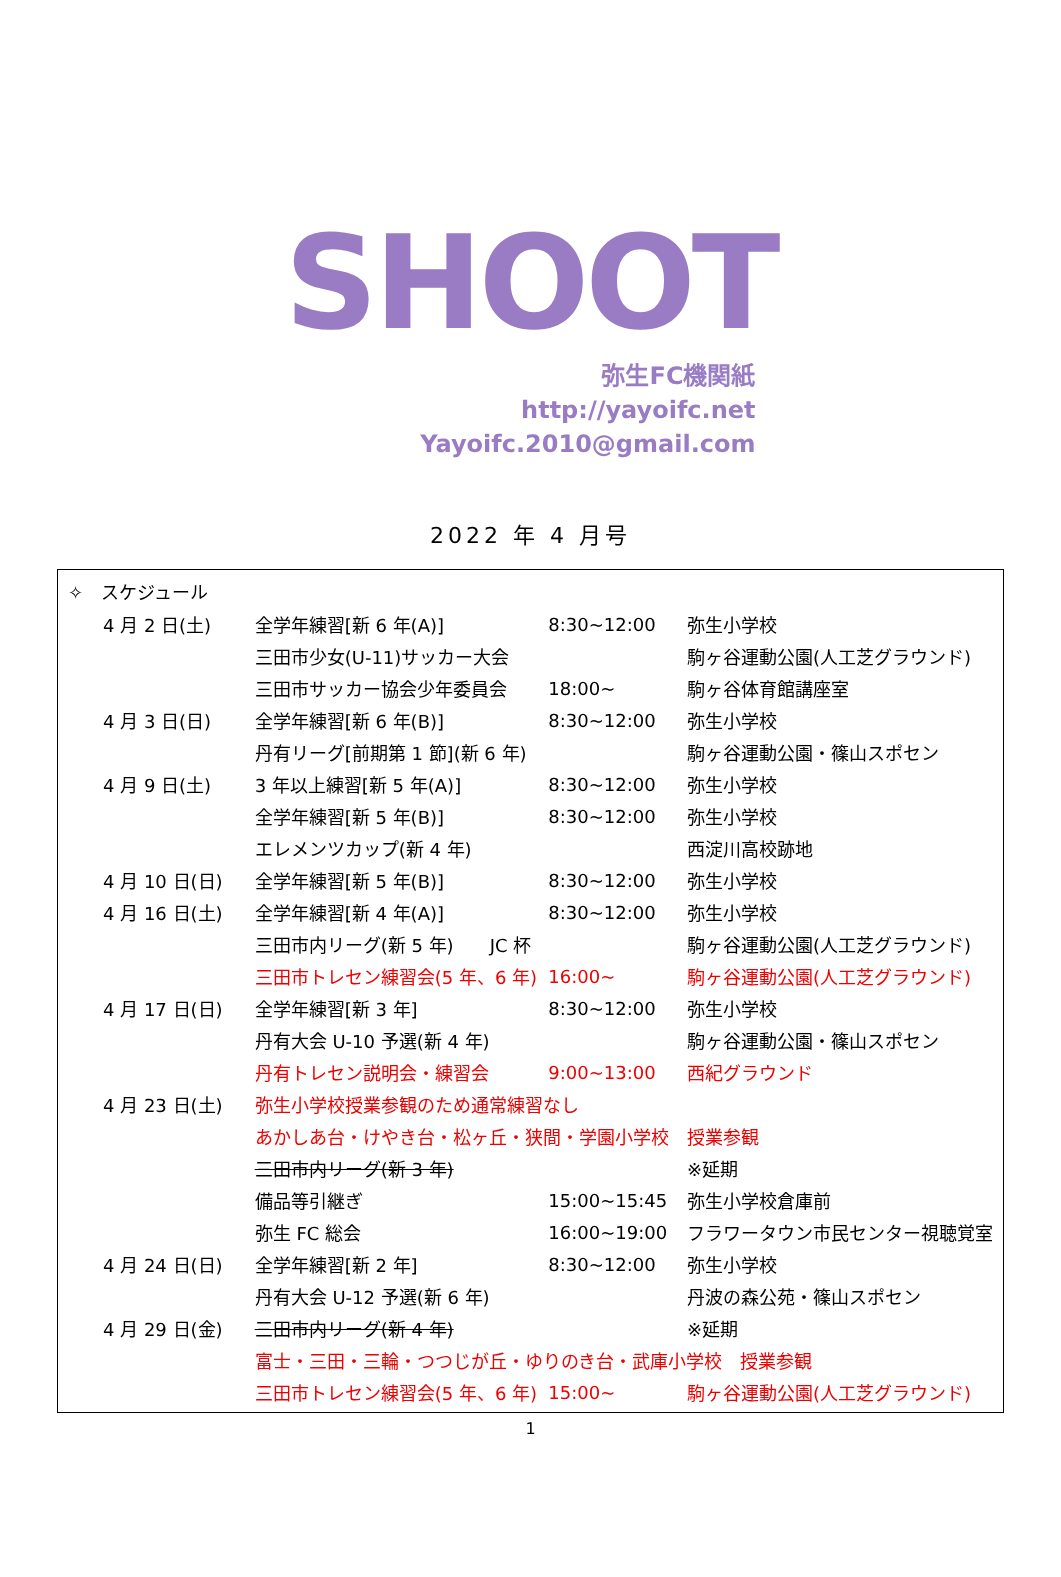SHOOT
弥生FC機関紙
http://yayoifc.net
Yayoifc.2010@gmail.com
2022 年 4 月号
✧　スケジュール
| | 4 月 2 日(土) | 全学年練習[新 6 年(A)] | 8:30~12:00 | 弥生小学校 |
| | | 三田市少女(U-11)サッカー大会 | | 駒ヶ谷運動公園(人工芝グラウンド) |
| | | 三田市サッカー協会少年委員会 | 18:00~ | 駒ヶ谷体育館講座室 |
| | 4 月 3 日(日) | 全学年練習[新 6 年(B)] | 8:30~12:00 | 弥生小学校 |
| | | 丹有リーグ[前期第 1 節](新 6 年) | | 駒ヶ谷運動公園・篠山スポセン |
| | 4 月 9 日(土) | 3 年以上練習[新 5 年(A)] | 8:30~12:00 | 弥生小学校 |
| | | 全学年練習[新 5 年(B)] | 8:30~12:00 | 弥生小学校 |
| | | エレメンツカップ(新 4 年) | | 西淀川高校跡地 |
| | 4 月 10 日(日) | 全学年練習[新 5 年(B)] | 8:30~12:00 | 弥生小学校 |
| | 4 月 16 日(土) | 全学年練習[新 4 年(A)] | 8:30~12:00 | 弥生小学校 |
| | | 三田市内リーグ(新 5 年) JC 杯 | | 駒ヶ谷運動公園(人工芝グラウンド) |
| | | 三田市トレセン練習会(5 年、6 年) | 16:00~ | 駒ヶ谷運動公園(人工芝グラウンド) |
| | 4 月 17 日(日) | 全学年練習[新 3 年] | 8:30~12:00 | 弥生小学校 |
| | | 丹有大会 U-10 予選(新 4 年) | | 駒ヶ谷運動公園・篠山スポセン |
| | | 丹有トレセン説明会・練習会 | 9:00~13:00 | 西紀グラウンド |
| | 4 月 23 日(土) | 弥生小学校授業参観のため通常練習なし | | |
| | | あかしあ台・けやき台・松ヶ丘・狭間・学園小学校 授業参観 | | |
| | | 三田市内リーグ(新 3 年) | | ※延期 |
| | | 備品等引継ぎ | 15:00~15:45 | 弥生小学校倉庫前 |
| | | 弥生 FC 総会 | 16:00~19:00 | フラワータウン市民センター視聴覚室 |
| | 4 月 24 日(日) | 全学年練習[新 2 年] | 8:30~12:00 | 弥生小学校 |
| | | 丹有大会 U-12 予選(新 6 年) | | 丹波の森公苑・篠山スポセン |
| | 4 月 29 日(金) | 三田市内リーグ(新 4 年) | | ※延期 |
| | | 富士・三田・三輪・つつじが丘・ゆりのき台・武庫小学校 授業参観 | | |
| | | 三田市トレセン練習会(5 年、6 年) | 15:00~ | 駒ヶ谷運動公園(人工芝グラウンド) |
1